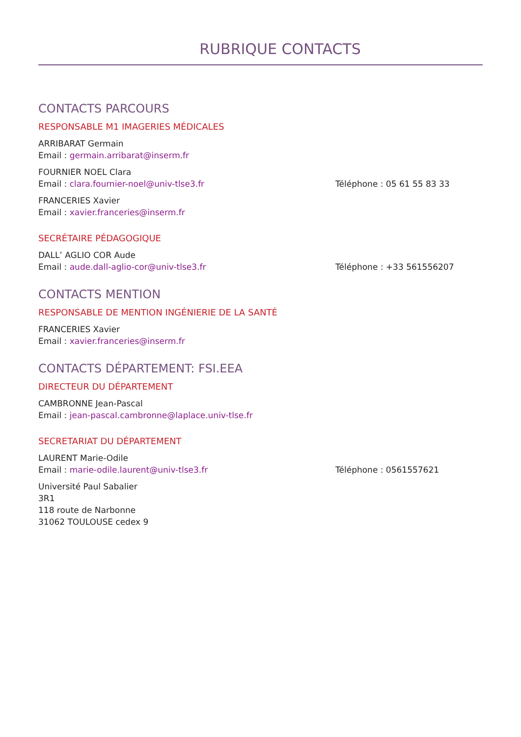RUBRIQUE CONTACTS
CONTACTS PARCOURS
RESPONSABLE M1 IMAGERIES MÉDICALES
ARRIBARAT Germain
Email : germain.arribarat@inserm.fr
FOURNIER NOEL Clara
Email : clara.fournier-noel@univ-tlse3.fr Téléphone : 05 61 55 83 33
FRANCERIES Xavier
Email : xavier.franceries@inserm.fr
SECRÉTAIRE PÉDAGOGIQUE
DALL’ AGLIO COR Aude
Email : aude.dall-aglio-cor@univ-tlse3.fr Téléphone : +33 561556207
CONTACTS MENTION
RESPONSABLE DE MENTION INGÉNIERIE DE LA SANTÉ
FRANCERIES Xavier
Email : xavier.franceries@inserm.fr
CONTACTS DÉPARTEMENT: FSI.EEA
DIRECTEUR DU DÉPARTEMENT
CAMBRONNE Jean-Pascal
Email : jean-pascal.cambronne@laplace.univ-tlse.fr
SECRETARIAT DU DÉPARTEMENT
LAURENT Marie-Odile
Email : marie-odile.laurent@univ-tlse3.fr Téléphone : 0561557621
Université Paul Sabalier
3R1
118 route de Narbonne
31062 TOULOUSE cedex 9